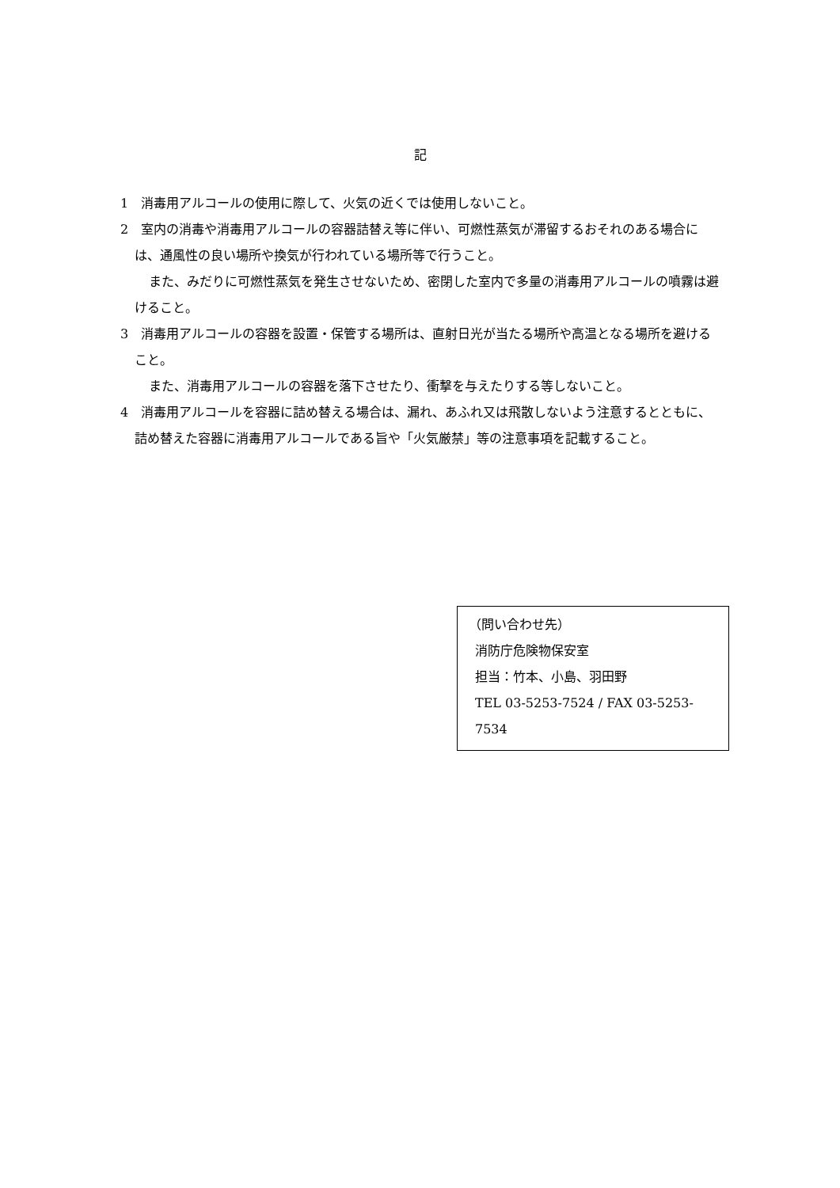記
1　消毒用アルコールの使用に際して、火気の近くでは使用しないこと。
2　室内の消毒や消毒用アルコールの容器詰替え等に伴い、可燃性蒸気が滞留するおそれのある場合には、通風性の良い場所や換気が行われている場所等で行うこと。
また、みだりに可燃性蒸気を発生させないため、密閉した室内で多量の消毒用アルコールの噴霧は避けること。
3　消毒用アルコールの容器を設置・保管する場所は、直射日光が当たる場所や高温となる場所を避けること。
また、消毒用アルコールの容器を落下させたり、衝撃を与えたりする等しないこと。
4　消毒用アルコールを容器に詰め替える場合は、漏れ、あふれ又は飛散しないよう注意するとともに、詰め替えた容器に消毒用アルコールである旨や「火気厳禁」等の注意事項を記載すること。
（問い合わせ先）
消防庁危険物保安室
担当：竹本、小島、羽田野
TEL 03-5253-7524 / FAX 03-5253-7534